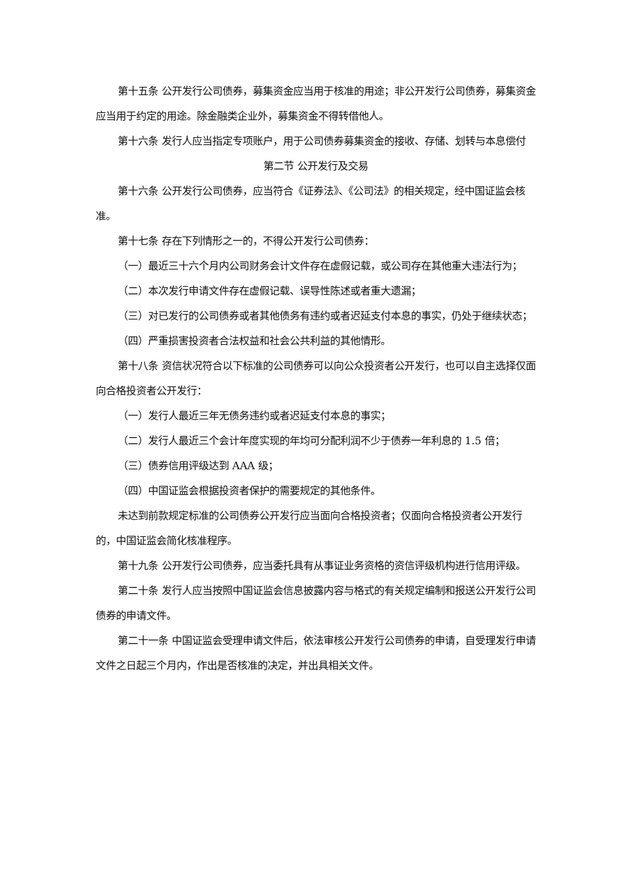第十五条 公开发行公司债券，募集资金应当用于核准的用途；非公开发行公司债券，募集资金应当用于约定的用途。除金融类企业外，募集资金不得转借他人。
第十六条 发行人应当指定专项账户，用于公司债券募集资金的接收、存储、划转与本息偿付
第二节 公开发行及交易
第十六条 公开发行公司债券，应当符合《证券法》、《公司法》的相关规定，经中国证监会核准。
第十七条 存在下列情形之一的，不得公开发行公司债券：
（一）最近三十六个月内公司财务会计文件存在虚假记载，或公司存在其他重大违法行为；
（二）本次发行申请文件存在虚假记载、误导性陈述或者重大遗漏；
（三）对已发行的公司债券或者其他债务有违约或者迟延支付本息的事实，仍处于继续状态；
（四）严重损害投资者合法权益和社会公共利益的其他情形。
第十八条 资信状况符合以下标准的公司债券可以向公众投资者公开发行，也可以自主选择仅面向合格投资者公开发行：
（一）发行人最近三年无债务违约或者迟延支付本息的事实；
（二）发行人最近三个会计年度实现的年均可分配利润不少于债券一年利息的 1.5 倍；
（三）债券信用评级达到 AAA 级；
（四）中国证监会根据投资者保护的需要规定的其他条件。
未达到前款规定标准的公司债券公开发行应当面向合格投资者；仅面向合格投资者公开发行的，中国证监会简化核准程序。
第十九条 公开发行公司债券，应当委托具有从事证业务资格的资信评级机构进行信用评级。
第二十条 发行人应当按照中国证监会信息披露内容与格式的有关规定编制和报送公开发行公司债券的申请文件。
第二十一条 中国证监会受理申请文件后，依法审核公开发行公司债券的申请，自受理发行申请文件之日起三个月内，作出是否核准的决定，并出具相关文件。